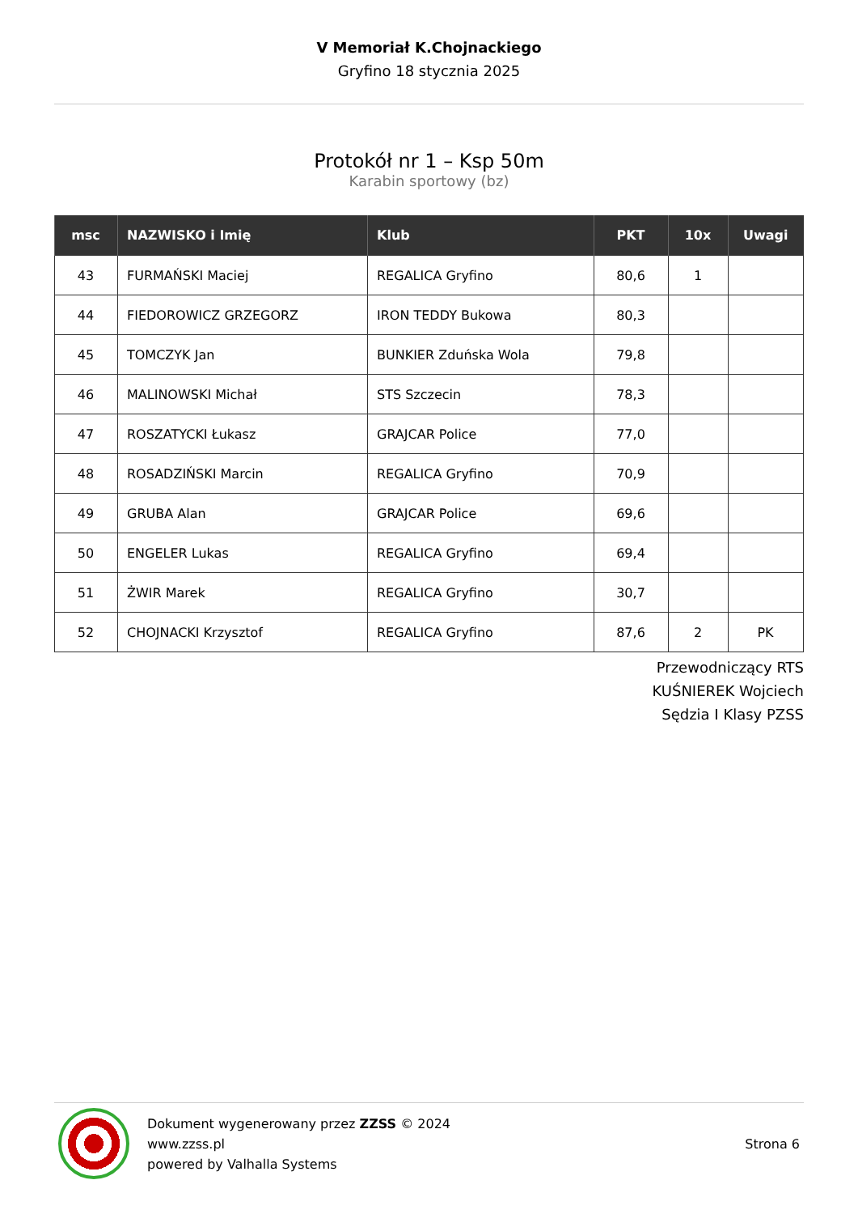V Memoriał K.Chojnackiego
Gryfino 18 stycznia 2025
Protokół nr 1 – Ksp 50m
Karabin sportowy (bz)
| msc | NAZWISKO i Imię | Klub | PKT | 10x | Uwagi |
| --- | --- | --- | --- | --- | --- |
| 43 | FURMAŃSKI Maciej | REGALICA Gryfino | 80,6 | 1 | |
| 44 | FIEDOROWICZ GRZEGORZ | IRON TEDDY Bukowa | 80,3 | | |
| 45 | TOMCZYK Jan | BUNKIER Zduńska Wola | 79,8 | | |
| 46 | MALINOWSKI Michał | STS Szczecin | 78,3 | | |
| 47 | ROSZATYCKI Łukasz | GRAJCAR Police | 77,0 | | |
| 48 | ROSADZIŃSKI Marcin | REGALICA Gryfino | 70,9 | | |
| 49 | GRUBA Alan | GRAJCAR Police | 69,6 | | |
| 50 | ENGELER Lukas | REGALICA Gryfino | 69,4 | | |
| 51 | ŻWIR Marek | REGALICA Gryfino | 30,7 | | |
| 52 | CHOJNACKI Krzysztof | REGALICA Gryfino | 87,6 | 2 | PK |
Przewodniczący RTS
KUŚNIEREK Wojciech
Sędzia I Klasy PZSS
Dokument wygenerowany przez ZZSS © 2024
www.zzss.pl
powered by Valhalla Systems
Strona 6